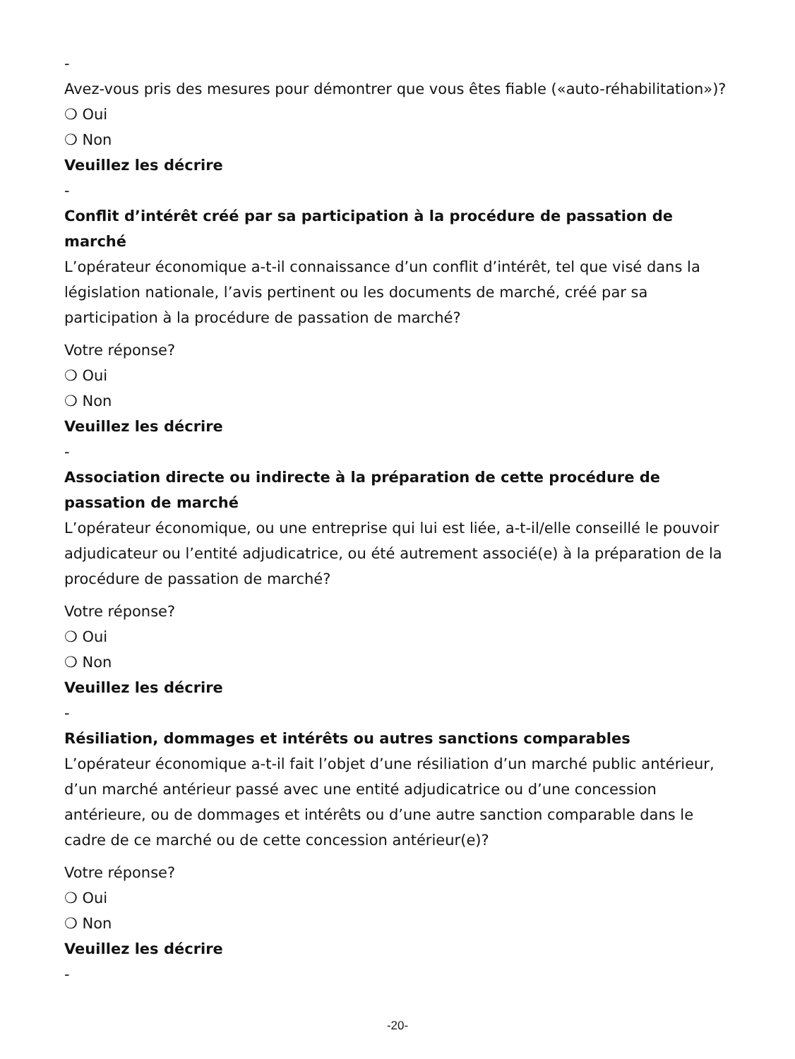-
Avez-vous pris des mesures pour démontrer que vous êtes fiable («auto-réhabilitation»)?
❍ Oui
❍ Non
Veuillez les décrire
-
Conflit d’intérêt créé par sa participation à la procédure de passation de marché
L’opérateur économique a-t-il connaissance d’un conflit d’intérêt, tel que visé dans la législation nationale, l’avis pertinent ou les documents de marché, créé par sa participation à la procédure de passation de marché?
Votre réponse?
❍ Oui
❍ Non
Veuillez les décrire
-
Association directe ou indirecte à la préparation de cette procédure de passation de marché
L’opérateur économique, ou une entreprise qui lui est liée, a-t-il/elle conseillé le pouvoir adjudicateur ou l’entité adjudicatrice, ou été autrement associé(e) à la préparation de la procédure de passation de marché?
Votre réponse?
❍ Oui
❍ Non
Veuillez les décrire
-
Résiliation, dommages et intérêts ou autres sanctions comparables
L’opérateur économique a-t-il fait l’objet d’une résiliation d’un marché public antérieur, d’un marché antérieur passé avec une entité adjudicatrice ou d’une concession antérieure, ou de dommages et intérêts ou d’une autre sanction comparable dans le cadre de ce marché ou de cette concession antérieur(e)?
Votre réponse?
❍ Oui
❍ Non
Veuillez les décrire
-
-20-